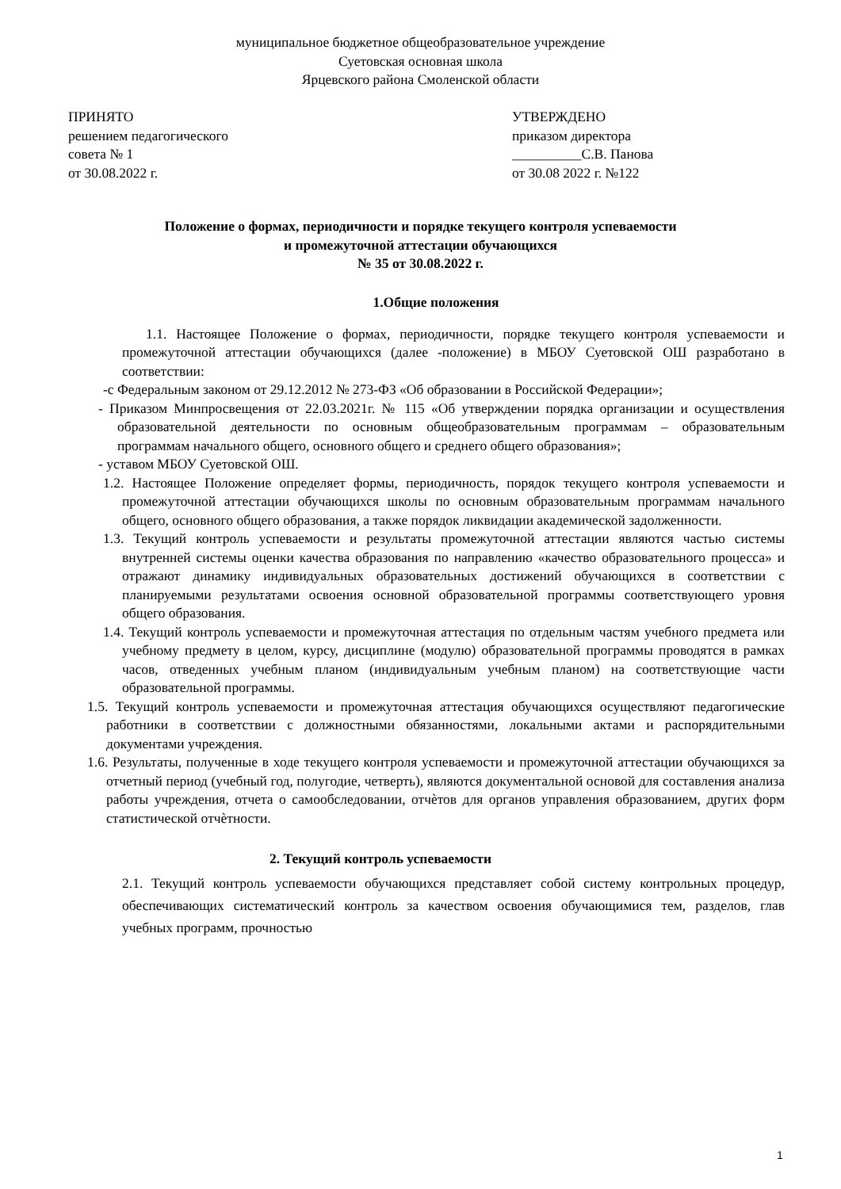муниципальное бюджетное общеобразовательное учреждение
Суетовская основная школа
Ярцевского района Смоленской области
ПРИНЯТО
решением педагогического
совета № 1
от 30.08.2022 г.
УТВЕРЖДЕНО
приказом директора
__________С.В. Панова
от 30.08 2022 г. №122
Положение о формах, периодичности и порядке текущего контроля успеваемости
и промежуточной аттестации обучающихся
№ 35 от 30.08.2022 г.
1.Общие положения
1.1. Настоящее Положение о формах, периодичности, порядке текущего контроля успеваемости и промежуточной аттестации обучающихся (далее -положение) в МБОУ Суетовской ОШ разработано в соответствии:
-с Федеральным законом от 29.12.2012 № 273-ФЗ «Об образовании в Российской Федерации»;
- Приказом Минпросвещения от 22.03.2021г. № 115 «Об утверждении порядка организации и осуществления образовательной деятельности по основным общеобразовательным программам – образовательным программам начального общего, основного общего и среднего общего образования»;
- уставом МБОУ Суетовской ОШ.
1.2. Настоящее Положение определяет формы, периодичность, порядок текущего контроля успеваемости и промежуточной аттестации обучающихся школы по основным образовательным программам начального общего, основного общего образования, а также порядок ликвидации академической задолженности.
1.3. Текущий контроль успеваемости и результаты промежуточной аттестации являются частью системы внутренней системы оценки качества образования по направлению «качество образовательного процесса» и отражают динамику индивидуальных образовательных достижений обучающихся в соответствии с планируемыми результатами освоения основной образовательной программы соответствующего уровня общего образования.
1.4. Текущий контроль успеваемости и промежуточная аттестация по отдельным частям учебного предмета или учебному предмету в целом, курсу, дисциплине (модулю) образовательной программы проводятся в рамках часов, отведенных учебным планом (индивидуальным учебным планом) на соответствующие части образовательной программы.
1.5. Текущий контроль успеваемости и промежуточная аттестация обучающихся осуществляют педагогические работники в соответствии с должностными обязанностями, локальными актами и распорядительными документами учреждения.
1.6. Результаты, полученные в ходе текущего контроля успеваемости и промежуточной аттестации обучающихся за отчетный период (учебный год, полугодие, четверть), являются документальной основой для составления анализа работы учреждения, отчета о самообследовании, отчѐтов для органов управления образованием, других форм статистической отчѐтности.
2. Текущий контроль успеваемости
2.1. Текущий контроль успеваемости обучающихся представляет собой систему контрольных процедур, обеспечивающих систематический контроль за качеством освоения обучающимися тем, разделов, глав учебных программ, прочностью
1